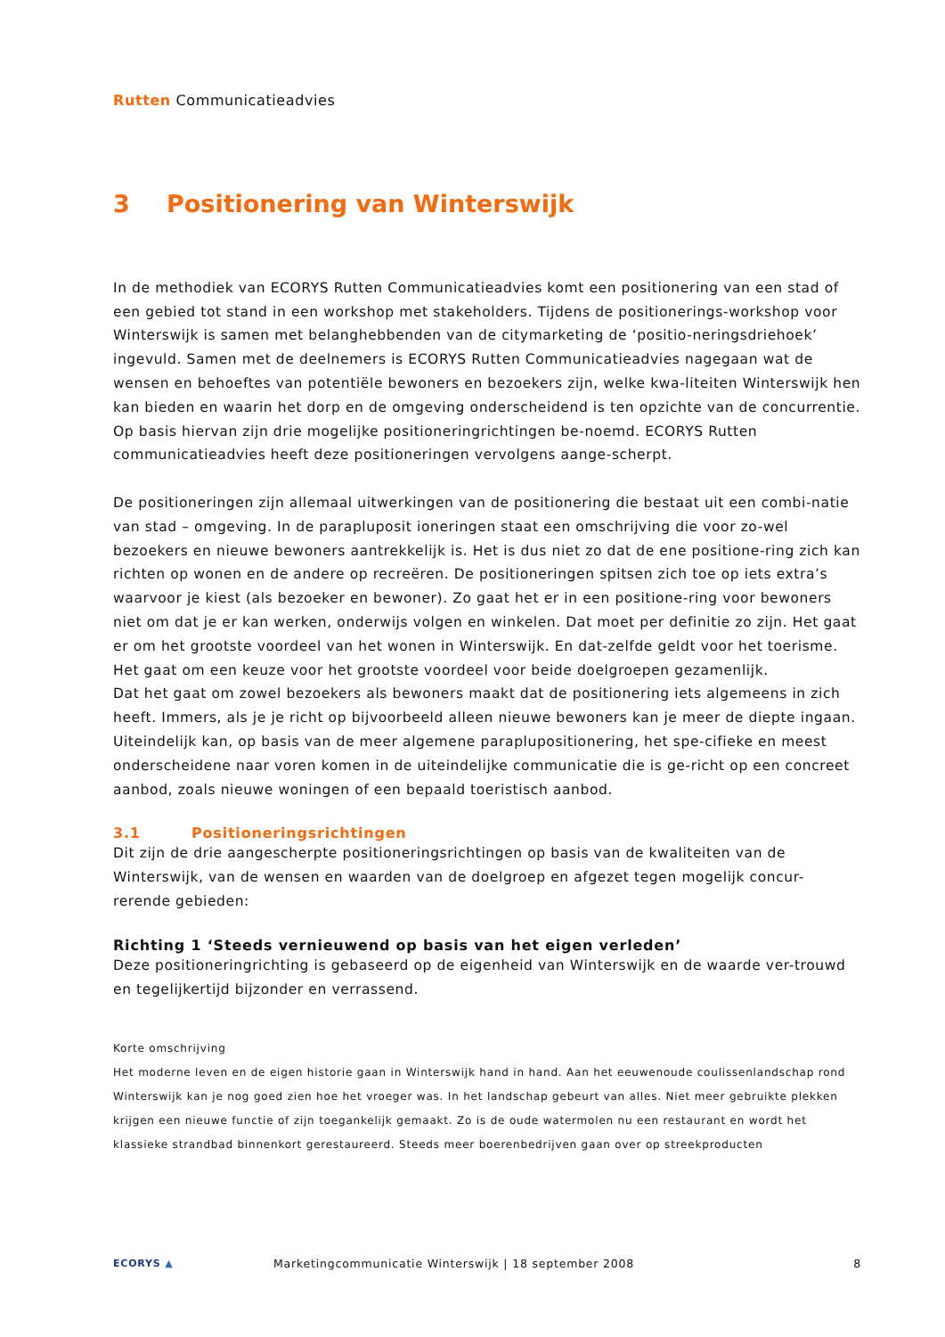Rutten Communicatieadvies
3 Positionering van Winterswijk
In de methodiek van ECORYS Rutten Communicatieadvies komt een positionering van een stad of een gebied tot stand in een workshop met stakeholders. Tijdens de positionerings-workshop voor Winterswijk is samen met belanghebbenden van de citymarketing de ‘positio-neringsdriehoek’ ingevuld. Samen met de deelnemers is ECORYS Rutten Communicatieadvies nagegaan wat de wensen en behoeftes van potentiële bewoners en bezoekers zijn, welke kwa-liteiten Winterswijk hen kan bieden en waarin het dorp en de omgeving onderscheidend is ten opzichte van de concurrentie. Op basis hiervan zijn drie mogelijke positioneringrichtingen be-noemd. ECORYS Rutten communicatieadvies heeft deze positioneringen vervolgens aange-scherpt.
De positioneringen zijn allemaal uitwerkingen van de positionering die bestaat uit een combi-natie van stad – omgeving. In de parapluposit ioneringen staat een omschrijving die voor zo-wel bezoekers en nieuwe bewoners aantrekkelijk is. Het is dus niet zo dat de ene positione-ring zich kan richten op wonen en de andere op recreëren. De positioneringen spitsen zich toe op iets extra’s waarvoor je kiest (als bezoeker en bewoner). Zo gaat het er in een positione-ring voor bewoners niet om dat je er kan werken, onderwijs volgen en winkelen. Dat moet per definitie zo zijn. Het gaat er om het grootste voordeel van het wonen in Winterswijk. En dat-zelfde geldt voor het toerisme. Het gaat om een keuze voor het grootste voordeel voor beide doelgroepen gezamenlijk.
Dat het gaat om zowel bezoekers als bewoners maakt dat de positionering iets algemeens in zich heeft. Immers, als je je richt op bijvoorbeeld alleen nieuwe bewoners kan je meer de diepte ingaan. Uiteindelijk kan, op basis van de meer algemene paraplupositionering, het spe-cifieke en meest onderscheidene naar voren komen in de uiteindelijke communicatie die is ge-richt op een concreet aanbod, zoals nieuwe woningen of een bepaald toeristisch aanbod.
3.1 Positioneringsrichtingen
Dit zijn de drie aangescherpte positioneringsrichtingen op basis van de kwaliteiten van de Winterswijk, van de wensen en waarden van de doelgroep en afgezet tegen mogelijk concur-rerende gebieden:
Richting 1 ‘Steeds vernieuwend op basis van het eigen verleden’
Deze positioneringrichting is gebaseerd op de eigenheid van Winterswijk en de waarde ver-trouwd en tegelijkertijd bijzonder en verrassend.
Korte omschrijving
Het moderne leven en de eigen historie gaan in Winterswijk hand in hand. Aan het eeuwenoude coulissenlandschap rond Winterswijk kan je nog goed zien hoe het vroeger was. In het landschap gebeurt van alles. Niet meer gebruikte plekken krijgen een nieuwe functie of zijn toegankelijk gemaakt. Zo is de oude watermolen nu een restaurant en wordt het klassieke strandbad binnenkort gerestaureerd. Steeds meer boerenbedrijven gaan over op streekproducten
ECORYS ▲
Marketingcommunicatie Winterswijk | 18 september 2008
8